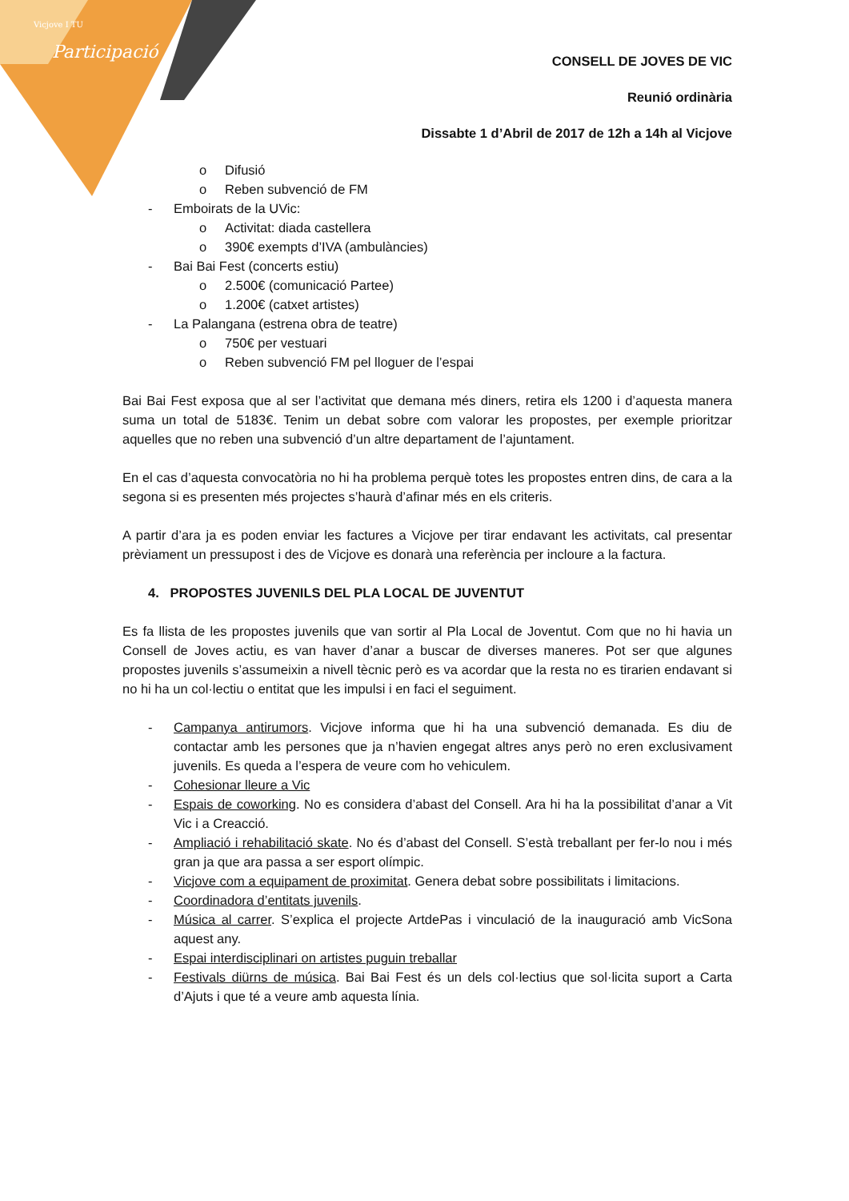Vicjove I TU
Participació
CONSELL DE JOVES DE VIC
Reunió ordinària
Dissabte 1 d’Abril de 2017 de 12h a 14h al Vicjove
o Difusió
o Reben subvenció de FM
- Emboirats de la UVic:
o Activitat: diada castellera
o 390€ exempts d’IVA (ambulàncies)
- Bai Bai Fest (concerts estiu)
o 2.500€ (comunicació Partee)
o 1.200€ (catxet artistes)
- La Palangana (estrena obra de teatre)
o 750€ per vestuari
o Reben subvenció FM pel lloguer de l’espai
Bai Bai Fest exposa que al ser l’activitat que demana més diners, retira els 1200 i d’aquesta manera suma un total de 5183€. Tenim un debat sobre com valorar les propostes, per exemple prioritzar aquelles que no reben una subvenció d’un altre departament de l’ajuntament.
En el cas d’aquesta convocatòria no hi ha problema perquè totes les propostes entren dins, de cara a la segona si es presenten més projectes s’haurà d’afinar més en els criteris.
A partir d’ara ja es poden enviar les factures a Vicjove per tirar endavant les activitats, cal presentar prèviament un pressupost i des de Vicjove es donarà una referència per incloure a la factura.
4. PROPOSTES JUVENILS DEL PLA LOCAL DE JUVENTUT
Es fa llista de les propostes juvenils que van sortir al Pla Local de Joventut. Com que no hi havia un Consell de Joves actiu, es van haver d’anar a buscar de diverses maneres. Pot ser que algunes propostes juvenils s’assumeixin a nivell tècnic però es va acordar que la resta no es tirarien endavant si no hi ha un col·lectiu o entitat que les impulsi i en faci el seguiment.
- Campanya antirumors. Vicjove informa que hi ha una subvenció demanada. Es diu de contactar amb les persones que ja n’havien engegat altres anys però no eren exclusivament juvenils. Es queda a l’espera de veure com ho vehiculem.
- Cohesionar lleure a Vic
- Espais de coworking. No es considera d’abast del Consell. Ara hi ha la possibilitat d’anar a Vit Vic i a Creacció.
- Ampliació i rehabilitació skate. No és d’abast del Consell. S’està treballant per fer-lo nou i més gran ja que ara passa a ser esport olímpic.
- Vicjove com a equipament de proximitat. Genera debat sobre possibilitats i limitacions.
- Coordinadora d’entitats juvenils.
- Música al carrer. S’explica el projecte ArtdePas i vinculació de la inauguració amb VicSona aquest any.
- Espai interdisciplinari on artistes puguin treballar
- Festivals diürns de música. Bai Bai Fest és un dels col·lectius que sol·licita suport a Carta d’Ajuts i que té a veure amb aquesta línia.